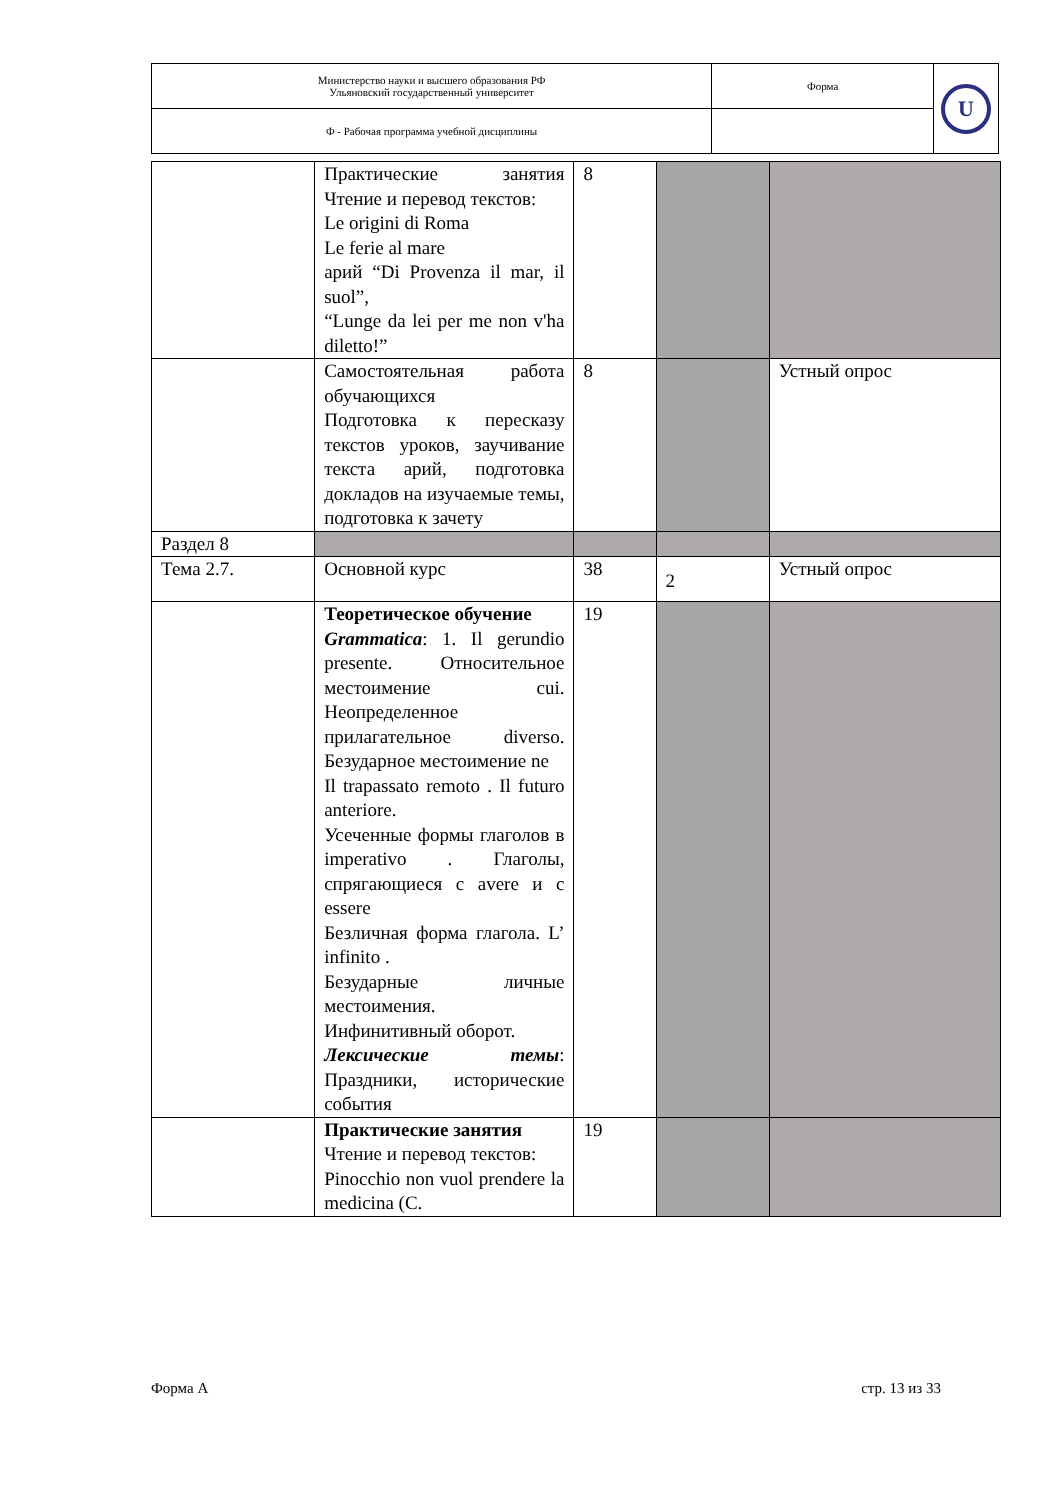| Министерство науки и высшего образования РФ Ульяновский государственный университет | Форма | U |
| Ф - Рабочая программа учебной дисциплины | | |
| | Практические занятия Чтение и перевод текстов: Le origini di Roma Le ferie al mare арий “Di Provenza il mar, il suol”, “Lunge da lei per me non v'ha diletto!” | 8 | | |
| | Самостоятельная работа обучающихся Подготовка к пересказу текстов уроков, заучивание текста арий, подготовка докладов на изучаемые темы, подготовка к зачету | 8 | | Устный опрос |
| Раздел 8 | | | | |
| Тема 2.7. | Основной курс | 38 | 2 | Устный опрос |
| | Теоретическое обучение Grammatica : 1. Il gerundio presente. Относительное местоимение cui. Неопределенное прилагательное diverso. Безударное местоимение ne Il trapassato remoto . Il futuro anteriore. Усеченные формы глаголов в imperativo . Глаголы, спрягающиеся с avere и с essere Безличная форма глагола. L’ infinito . Безударные личные местоимения. Инфинитивный оборот. Лексические темы : Праздники, исторические события | 19 | | |
| | Практические занятия Чтение и перевод текстов: Pinocchio non vuol prendere la medicina (C. | 19 | | |
Форма А стр. 13 из 33